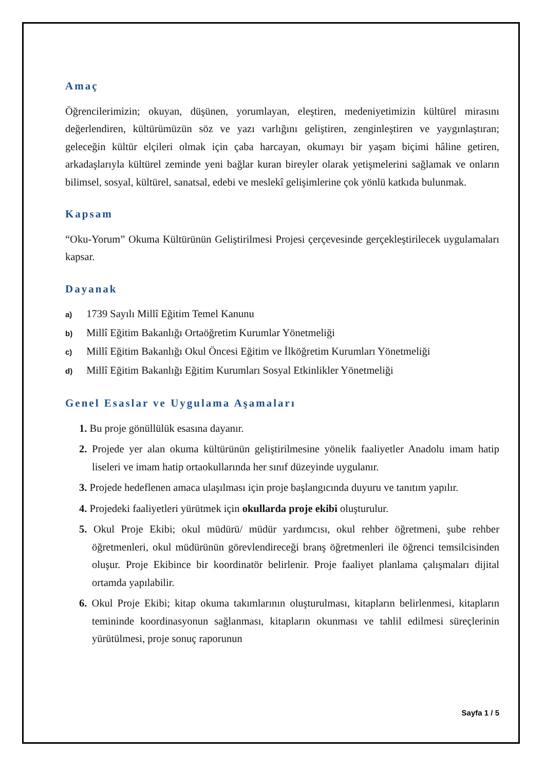Amaç
Öğrencilerimizin; okuyan, düşünen, yorumlayan, eleştiren, medeniyetimizin kültürel mirasını değerlendiren, kültürümüzün söz ve yazı varlığını geliştiren, zenginleştiren ve yaygınlaştıran; geleceğin kültür elçileri olmak için çaba harcayan, okumayı bir yaşam biçimi hâline getiren, arkadaşlarıyla kültürel zeminde yeni bağlar kuran bireyler olarak yetişmelerini sağlamak ve onların bilimsel, sosyal, kültürel, sanatsal, edebi ve meslekî gelişimlerine çok yönlü katkıda bulunmak.
Kapsam
“Oku-Yorum” Okuma Kültürünün Geliştirilmesi Projesi çerçevesinde gerçekleştirilecek uygulamaları kapsar.
Dayanak
a) 1739 Sayılı Millî Eğitim Temel Kanunu
b) Millî Eğitim Bakanlığı Ortaöğretim Kurumlar Yönetmeliği
c) Millî Eğitim Bakanlığı Okul Öncesi Eğitim ve İlköğretim Kurumları Yönetmeliği
d) Millî Eğitim Bakanlığı Eğitim Kurumları Sosyal Etkinlikler Yönetmeliği
Genel Esaslar ve Uygulama Aşamaları
1. Bu proje gönüllülük esasına dayanır.
2. Projede yer alan okuma kültürünün geliştirilmesine yönelik faaliyetler Anadolu imam hatip liseleri ve imam hatip ortaokullarında her sınıf düzeyinde uygulanır.
3. Projede hedeflenen amaca ulaşılması için proje başlangıcında duyuru ve tanıtım yapılır.
4. Projedeki faaliyetleri yürütmek için okullarda proje ekibi oluşturulur.
5. Okul Proje Ekibi; okul müdürü/ müdür yardımcısı, okul rehber öğretmeni, şube rehber öğretmenleri, okul müdürünün görevlendireceği branş öğretmenleri ile öğrenci temsilcisinden oluşur. Proje Ekibince bir koordinatör belirlenir. Proje faaliyet planlama çalışmaları dijital ortamda yapılabilir.
6. Okul Proje Ekibi; kitap okuma takımlarının oluşturulması, kitapların belirlenmesi, kitapların temininde koordinasyonun sağlanması, kitapların okunması ve tahlil edilmesi süreçlerinin yürütülmesi, proje sonuç raporunun
Sayfa 1 / 5